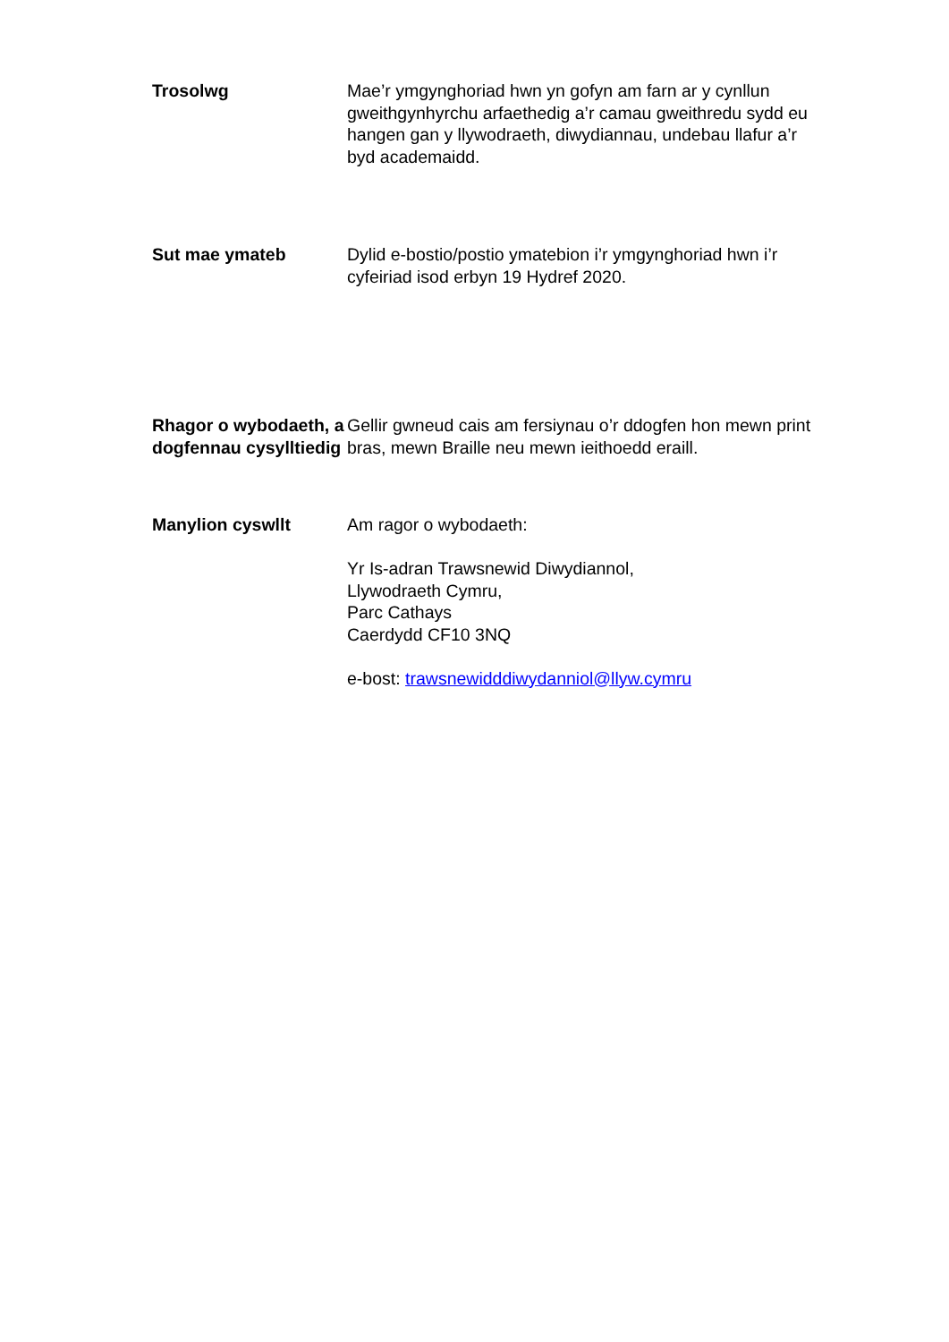Trosolwg Mae’r ymgynghoriad hwn yn gofyn am farn ar y cynllun gweithgynhyrchu arfaethedig a’r camau gweithredu sydd eu hangen gan y llywodraeth, diwydiannau, undebau llafur a’r byd academaidd.
Sut mae ymateb Dylid e-bostio/postio ymatebion i’r ymgynghoriad hwn i’r cyfeiriad isod erbyn 19 Hydref 2020.
Rhagor o wybodaeth, a dogfennau cysylltiedig
Gellir gwneud cais am fersiynau o’r ddogfen hon mewn print bras, mewn Braille neu mewn ieithoedd eraill.
Manylion cyswllt Am ragor o wybodaeth:
Yr Is-adran Trawsnewid Diwydiannol,
Llywodraeth Cymru,
Parc Cathays
Caerdydd CF10 3NQ
e-bost: trawsnewidddiwydanniol@llyw.cymru